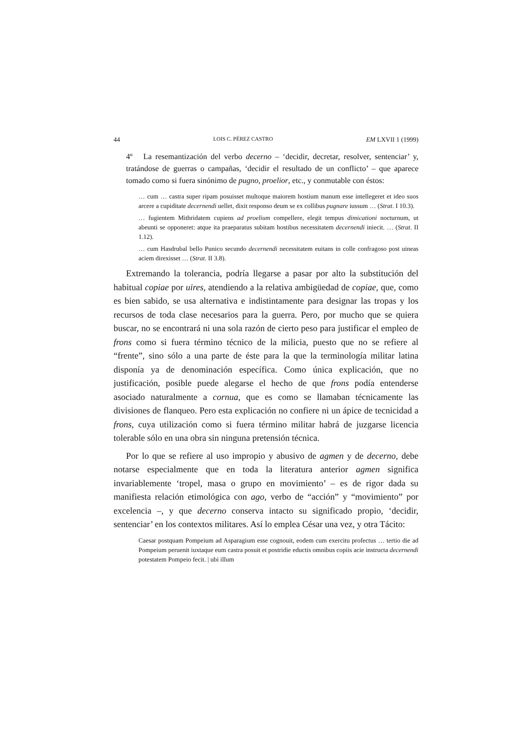44 LOIS C. PÉREZ CASTRO EM LXVII 1 (1999)
4º La resemantización del verbo decerno – ‘decidir, decretar, resolver, sentenciar’ y, tratándose de guerras o campañas, ‘decidir el resultado de un conflicto’ – que aparece tomado como si fuera sinónimo de pugno, proelior, etc., y conmutable con éstos:
… cum … castra super ripam posuisset multoque maiorem hostium manum esse intellegeret et ideo suos arcere a cupiditate decernendi uellet, dixit responso deum se ex collibus pugnare iussum … (Strat. I 10.3).
… fugientem Mithridatem cupiens ad proelium compellere, elegit tempus dimicationi nocturnum, ut abeunti se opponeret: atque ita praeparatus subitam hostibus necessitatem decernendi iniecit. … (Strat. II 1.12).
… cum Hasdrubal bello Punico secundo decernendi necessitatem euitans in colle confragoso post uineas aciem direxisset … (Strat. II 3.8).
Extremando la tolerancia, podría llegarse a pasar por alto la substitución del habitual copiae por uires, atendiendo a la relativa ambigüedad de copiae, que, como es bien sabido, se usa alternativa e indistintamente para designar las tropas y los recursos de toda clase necesarios para la guerra. Pero, por mucho que se quiera buscar, no se encontrará ni una sola razón de cierto peso para justificar el empleo de frons como si fuera término técnico de la milicia, puesto que no se refiere al “frente”, sino sólo a una parte de éste para la que la terminología militar latina disponía ya de denominación específica. Como única explicación, que no justificación, posible puede alegarse el hecho de que frons podía entenderse asociado naturalmente a cornua, que es como se llamaban técnicamente las divisiones de flanqueo. Pero esta explicación no confiere ni un ápice de tecnicidad a frons, cuya utilización como si fuera término militar habrá de juzgarse licencia tolerable sólo en una obra sin ninguna pretensión técnica.
Por lo que se refiere al uso impropio y abusivo de agmen y de decerno, debe notarse especialmente que en toda la literatura anterior agmen significa invariablemente ‘tropel, masa o grupo en movimiento’ – es de rigor dada su manifiesta relación etimológica con ago, verbo de “acción” y “movimiento” por excelencia –, y que decerno conserva intacto su significado propio, ‘decidir, sentenciar’ en los contextos militares. Así lo emplea César una vez, y otra Tácito:
Caesar postquam Pompeium ad Asparagium esse cognouit, eodem cum exercitu profectus … tertio die ad Pompeium peruenit iuxtaque eum castra posuit et postridie eductis omnibus copiis acie instructa decernendi potestatem Pompeio fecit. | ubi illum